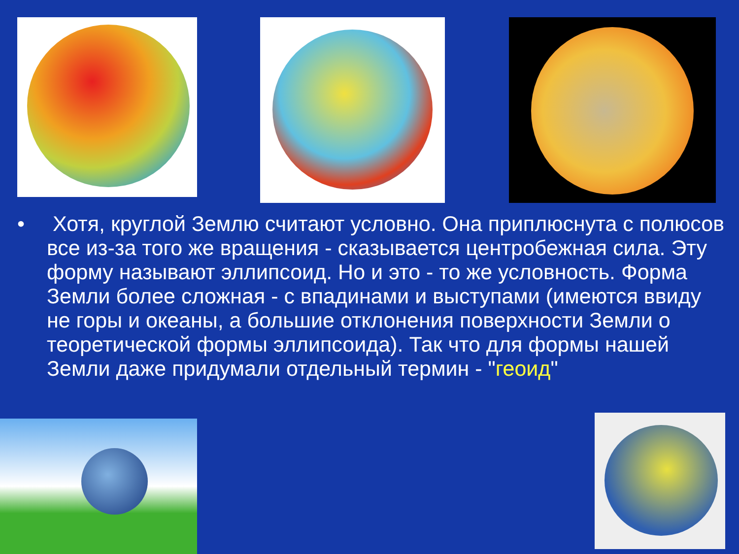• Хотя, круглой Землю считают условно. Она приплюснута с полюсов все из-за того же вращения - сказывается центробежная сила. Эту форму называют эллипсоид. Но и это - то же условность. Форма Земли более сложная - с впадинами и выступами (имеются ввиду не горы и океаны, а большие отклонения поверхности Земли о теоретической формы эллипсоида). Так что для формы нашей Земли даже придумали отдельный термин - "геоид"